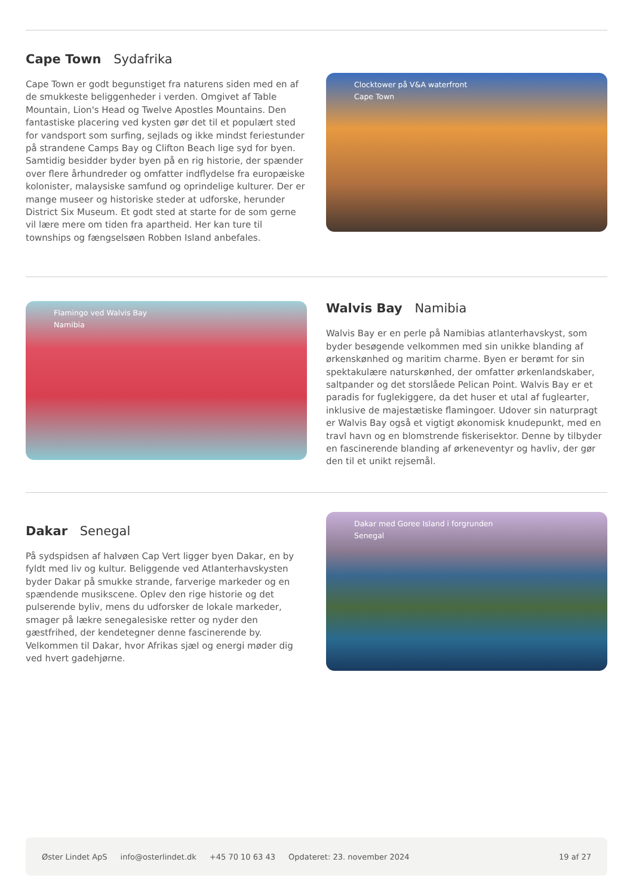Cape Town Sydafrika
Cape Town er godt begunstiget fra naturens siden med en af de smukkeste beliggenheder i verden. Omgivet af Table Mountain, Lion's Head og Twelve Apostles Mountains. Den fantastiske placering ved kysten gør det til et populært sted for vandsport som surfing, sejlads og ikke mindst feriestunder på strandene Camps Bay og Clifton Beach lige syd for byen. Samtidig besidder byder byen på en rig historie, der spænder over flere århundreder og omfatter indflydelse fra europæiske kolonister, malaysiske samfund og oprindelige kulturer. Der er mange museer og historiske steder at udforske, herunder District Six Museum. Et godt sted at starte for de som gerne vil lære mere om tiden fra apartheid. Her kan ture til townships og fængselsøen Robben Island anbefales.
Clocktower på V&A waterfront
Cape Town
Flamingo ved Walvis Bay
Namibia
Walvis Bay Namibia
Walvis Bay er en perle på Namibias atlanterhavskyst, som byder besøgende velkommen med sin unikke blanding af ørkenskønhed og maritim charme. Byen er berømt for sin spektakulære naturskønhed, der omfatter ørkenlandskaber, saltpander og det storslåede Pelican Point. Walvis Bay er et paradis for fuglekiggere, da det huser et utal af fuglearter, inklusive de majestætiske flamingoer. Udover sin naturpragt er Walvis Bay også et vigtigt økonomisk knudepunkt, med en travl havn og en blomstrende fiskerisektor. Denne by tilbyder en fascinerende blanding af ørkeneventyr og havliv, der gør den til et unikt rejsemål.
Dakar Senegal
På sydspidsen af halvøen Cap Vert ligger byen Dakar, en by fyldt med liv og kultur. Beliggende ved Atlanterhavskysten byder Dakar på smukke strande, farverige markeder og en spændende musikscene. Oplev den rige historie og det pulserende byliv, mens du udforsker de lokale markeder, smager på lækre senegalesiske retter og nyder den gæstfrihed, der kendetegner denne fascinerende by. Velkommen til Dakar, hvor Afrikas sjæl og energi møder dig ved hvert gadehjørne.
Dakar med Goree Island i forgrunden
Senegal
Øster Lindet ApS info@osterlindet.dk +45 70 10 63 43 Opdateret: 23. november 2024 19 af 27